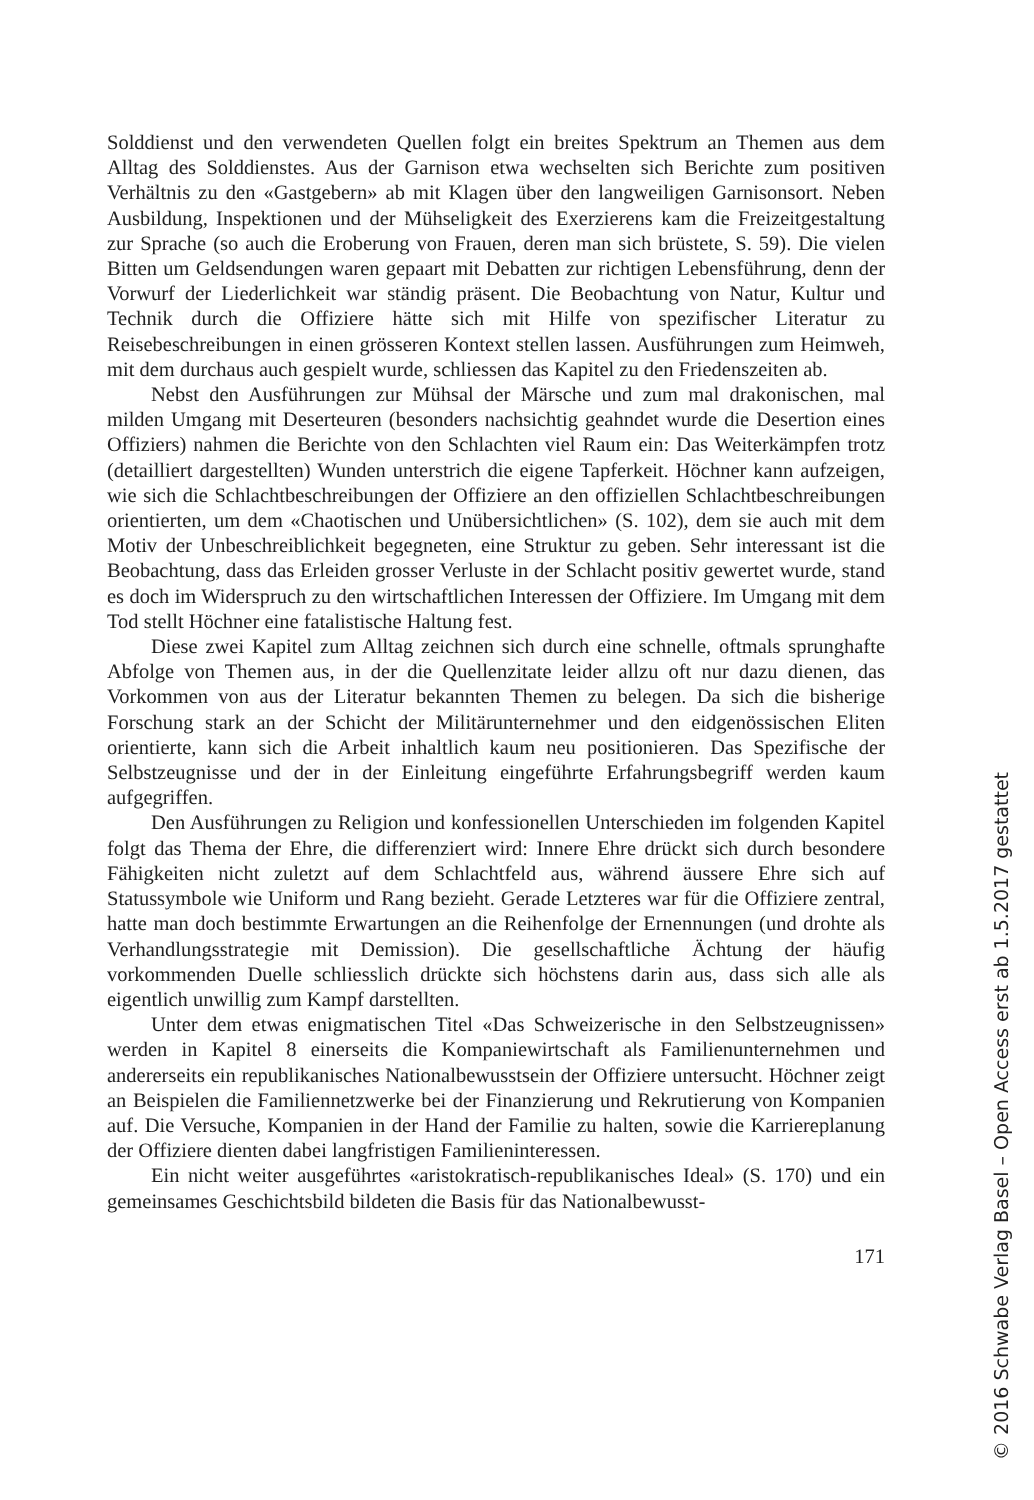Solddienst und den verwendeten Quellen folgt ein breites Spektrum an Themen aus dem Alltag des Solddienstes. Aus der Garnison etwa wechselten sich Berichte zum positiven Verhältnis zu den «Gastgebern» ab mit Klagen über den langweiligen Garnisonsort. Neben Ausbildung, Inspektionen und der Mühseligkeit des Exerzierens kam die Freizeitgestaltung zur Sprache (so auch die Eroberung von Frauen, deren man sich brüstete, S. 59). Die vielen Bitten um Geldsendungen waren gepaart mit Debatten zur richtigen Lebensführung, denn der Vorwurf der Liederlichkeit war ständig präsent. Die Beobachtung von Natur, Kultur und Technik durch die Offiziere hätte sich mit Hilfe von spezifischer Literatur zu Reisebeschreibungen in einen grösseren Kontext stellen lassen. Ausführungen zum Heimweh, mit dem durchaus auch gespielt wurde, schliessen das Kapitel zu den Friedenszeiten ab.
Nebst den Ausführungen zur Mühsal der Märsche und zum mal drakonischen, mal milden Umgang mit Deserteuren (besonders nachsichtig geahndet wurde die Desertion eines Offiziers) nahmen die Berichte von den Schlachten viel Raum ein: Das Weiterkämpfen trotz (detailliert dargestellten) Wunden unterstrich die eigene Tapferkeit. Höchner kann aufzeigen, wie sich die Schlachtbeschreibungen der Offiziere an den offiziellen Schlachtbeschreibungen orientierten, um dem «Chaotischen und Unübersichtlichen» (S. 102), dem sie auch mit dem Motiv der Unbeschreiblichkeit begegneten, eine Struktur zu geben. Sehr interessant ist die Beobachtung, dass das Erleiden grosser Verluste in der Schlacht positiv gewertet wurde, stand es doch im Widerspruch zu den wirtschaftlichen Interessen der Offiziere. Im Umgang mit dem Tod stellt Höchner eine fatalistische Haltung fest.
Diese zwei Kapitel zum Alltag zeichnen sich durch eine schnelle, oftmals sprunghafte Abfolge von Themen aus, in der die Quellenzitate leider allzu oft nur dazu dienen, das Vorkommen von aus der Literatur bekannten Themen zu belegen. Da sich die bisherige Forschung stark an der Schicht der Militärunternehmer und den eidgenössischen Eliten orientierte, kann sich die Arbeit inhaltlich kaum neu positionieren. Das Spezifische der Selbstzeugnisse und der in der Einleitung eingeführte Erfahrungsbegriff werden kaum aufgegriffen.
Den Ausführungen zu Religion und konfessionellen Unterschieden im folgenden Kapitel folgt das Thema der Ehre, die differenziert wird: Innere Ehre drückt sich durch besondere Fähigkeiten nicht zuletzt auf dem Schlachtfeld aus, während äussere Ehre sich auf Statussymbole wie Uniform und Rang bezieht. Gerade Letzteres war für die Offiziere zentral, hatte man doch bestimmte Erwartungen an die Reihenfolge der Ernennungen (und drohte als Verhandlungsstrategie mit Demission). Die gesellschaftliche Ächtung der häufig vorkommenden Duelle schliesslich drückte sich höchstens darin aus, dass sich alle als eigentlich unwillig zum Kampf darstellten.
Unter dem etwas enigmatischen Titel «Das Schweizerische in den Selbstzeugnissen» werden in Kapitel 8 einerseits die Kompaniewirtschaft als Familienunternehmen und andererseits ein republikanisches Nationalbewusstsein der Offiziere untersucht. Höchner zeigt an Beispielen die Familiennetzwerke bei der Finanzierung und Rekrutierung von Kompanien auf. Die Versuche, Kompanien in der Hand der Familie zu halten, sowie die Karriereplanung der Offiziere dienten dabei langfristigen Familieninteressen.
Ein nicht weiter ausgeführtes «aristokratisch-republikanisches Ideal» (S. 170) und ein gemeinsames Geschichtsbild bildeten die Basis für das Nationalbewusst-
171
© 2016 Schwabe Verlag Basel – Open Access erst ab 1.5.2017 gestattet